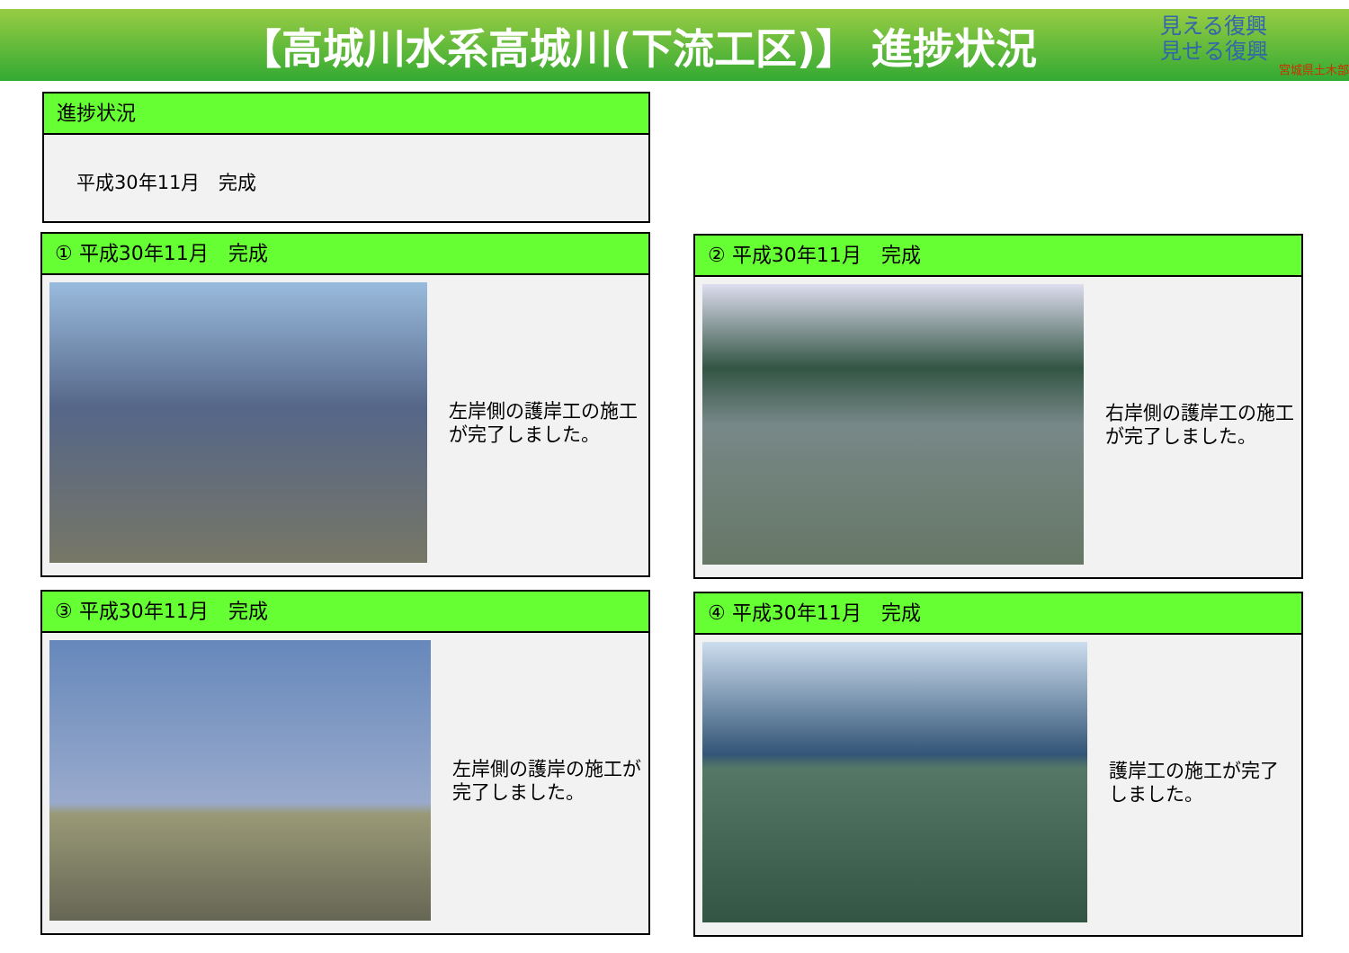【高城川水系高城川(下流工区)】 進捗状況
見える復興
見せる復興
宮城県土木部
進捗状況
平成30年11月　完成
① 平成30年11月　完成
左岸側の護岸工の施工が完了しました。
② 平成30年11月　完成
右岸側の護岸工の施工が完了しました。
③ 平成30年11月　完成
左岸側の護岸の施工が完了しました。
④ 平成30年11月　完成
護岸工の施工が完了しました。